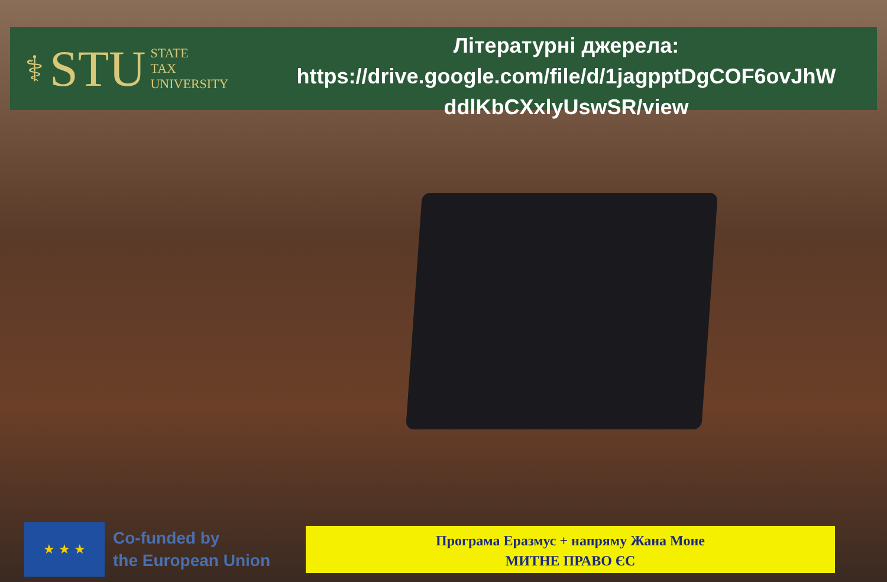⚕ STU STATE
TAX
UNIVERSITY
Літературні джерела:
https://drive.google.com/file/d/1jagpptDgCOF6ovJhW ddlKbCXxlyUswSR/view
★ ★ ★
Co-funded by
the European Union
Програма Еразмус + напряму Жана Моне
МИТНЕ ПРАВО ЄС